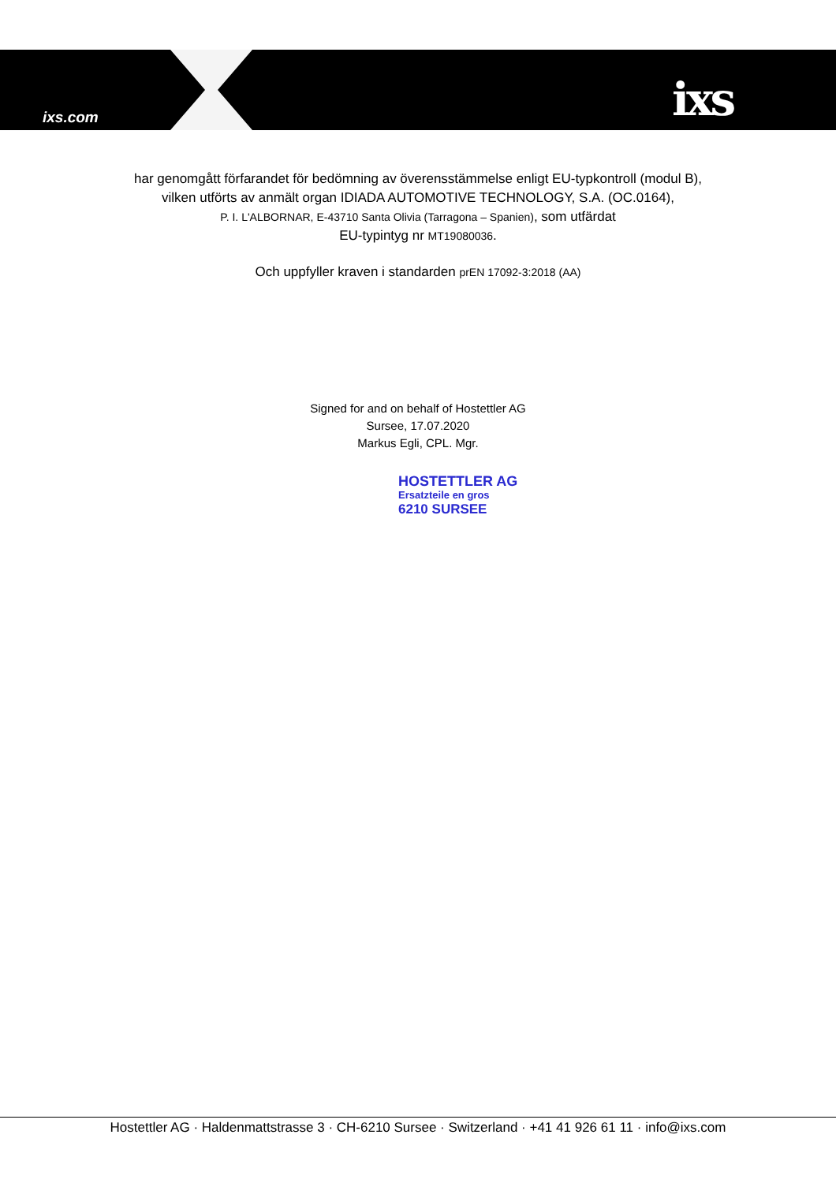ixs.com ixs
har genomgått förfarandet för bedömning av överensstämmelse enligt EU-typkontroll (modul B),
vilken utförts av anmält organ IDIADA AUTOMOTIVE TECHNOLOGY, S.A. (OC.0164),
P. I. L'ALBORNAR, E-43710 Santa Olivia (Tarragona – Spanien), som utfärdat
EU-typintyg nr MT19080036.
Och uppfyller kraven i standarden prEN 17092-3:2018 (AA)
Signed for and on behalf of Hostettler AG
Sursee, 17.07.2020
Markus Egli, CPL. Mgr.
HOSTETTLER AG
Ersatzteile en gros
6210 SURSEE
Hostettler AG · Haldenmattstrasse 3 · CH-6210 Sursee · Switzerland · +41 41 926 61 11 · info@ixs.com